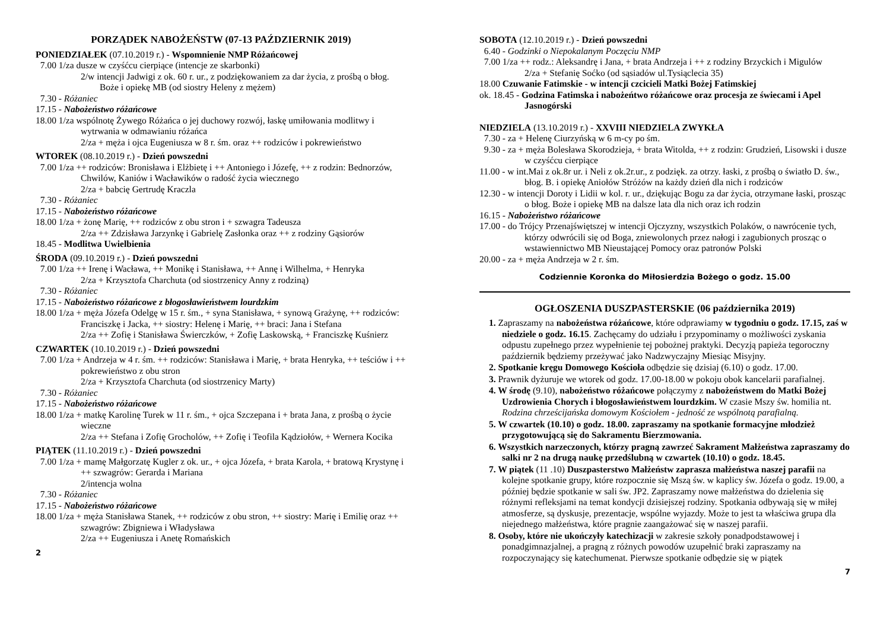PORZĄDEK NABOŻEŃSTW (07-13 PAŹDZIERNIK 2019)
PONIEDZIAŁEK (07.10.2019 r.) - Wspomnienie NMP Różańcowej
7.00 1/za dusze w czyśćcu cierpiące (intencje ze skarbonki)
2/w intencji Jadwigi z ok. 60 r. ur., z podziękowaniem za dar życia, z prośbą o błog. Boże i opiekę MB (od siostry Heleny z mężem)
7.30 - Różaniec
17.15 - Nabożeństwo różańcowe
18.00 1/za wspólnotę Żywego Różańca o jej duchowy rozwój, łaskę umiłowania modlitwy i wytrwania w odmawianiu różańca
2/za + męża i ojca Eugeniusza w 8 r. śm. oraz ++ rodziców i pokrewieństwo
WTOREK (08.10.2019 r.) - Dzień powszedni
7.00 1/za ++ rodziców: Bronisława i Elżbietę i ++ Antoniego i Józefę, ++ z rodzin: Bednorzów, Chwilów, Kaniów i Wacławików o radość życia wiecznego
2/za + babcię Gertrudę Kraczla
7.30 - Różaniec
17.15 - Nabożeństwo różańcowe
18.00 1/za + żonę Marię, ++ rodziców z obu stron i + szwagra Tadeusza
2/za ++ Zdzisława Jarzynkę i Gabrielę Zasłonka oraz ++ z rodziny Gąsiorów
18.45 - Modlitwa Uwielbienia
ŚRODA (09.10.2019 r.) - Dzień powszedni
7.00 1/za ++ Irenę i Wacława, ++ Monikę i Stanisława, ++ Annę i Wilhelma, + Henryka
2/za + Krzysztofa Charchuta (od siostrzenicy Anny z rodziną)
7.30 - Różaniec
17.15 - Nabożeństwo różańcowe z błogosławieństwem lourdzkim
18.00 1/za + męża Józefa Odelgę w 15 r. śm., + syna Stanisława, + synową Grażynę, ++ rodziców: Franciszkę i Jacka, ++ siostry: Helenę i Marię, ++ braci: Jana i Stefana
2/za ++ Zofię i Stanisława Świerczków, + Zofię Laskowską, + Franciszkę Kuśnierz
CZWARTEK (10.10.2019 r.) - Dzień powszedni
7.00 1/za + Andrzeja w 4 r. śm. ++ rodziców: Stanisława i Marię, + brata Henryka, ++ teściów i ++ pokrewieństwo z obu stron
2/za + Krzysztofa Charchuta (od siostrzenicy Marty)
7.30 - Różaniec
17.15 - Nabożeństwo różańcowe
18.00 1/za + matkę Karolinę Turek w 11 r. śm., + ojca Szczepana i + brata Jana, z prośbą o życie wieczne
2/za ++ Stefana i Zofię Grocholów, ++ Zofię i Teofila Kądziołów, + Wernera Kocika
PIĄTEK (11.10.2019 r.) - Dzień powszedni
7.00 1/za + mamę Małgorzatę Kugler z ok. ur., + ojca Józefa, + brata Karola, + bratową Krystynę i ++ szwagrów: Gerarda i Mariana
2/intencja wolna
7.30 - Różaniec
17.15 - Nabożeństwo różańcowe
18.00 1/za + męża Stanisława Stanek, ++ rodziców z obu stron, ++ siostry: Marię i Emilię oraz ++ szwagrów: Zbigniewa i Władysława
2/za ++ Eugeniusza i Anetę Romańskich
2
SOBOTA (12.10.2019 r.) - Dzień powszedni
6.40 - Godzinki o Niepokalanym Poczęciu NMP
7.00 1/za ++ rodz.: Aleksandrę i Jana, + brata Andrzeja i ++ z rodziny Brzyckich i Migulów
2/za + Stefanię Soćko (od sąsiadów ul.Tysiąclecia 35)
18.00 Czuwanie Fatimskie - w intencji czcicieli Matki Bożej Fatimskiej
ok. 18.45 - Godzina Fatimska i nabożeńtwo różańcowe oraz procesja ze świecami i Apel Jasnogórski
NIEDZIELA (13.10.2019 r.) - XXVIII NIEDZIELA ZWYKŁA
7.30 - za + Helenę Ciurzyńską w 6 m-cy po śm.
9.30 - za + męża Bolesława Skorodzieja, + brata Witolda, ++ z rodzin: Grudzień, Lisowski i dusze w czyśćcu cierpiące
11.00 - w int.Mai z ok.8r ur. i Neli z ok.2r.ur., z podzięk. za otrzy. łaski, z prośbą o światło D. św., błog. B. i opiekę Aniołów Stróżów na każdy dzień dla nich i rodziców
12.30 - w intencji Doroty i Lidii w kol. r. ur., dziękując Bogu za dar życia, otrzymane łaski, prosząc o błog. Boże i opiekę MB na dalsze lata dla nich oraz ich rodzin
16.15 - Nabożeństwo różańcowe
17.00 - do Trójcy Przenajświętszej w intencji Ojczyzny, wszystkich Polaków, o nawrócenie tych, którzy odwrócili się od Boga, zniewolonych przez nałogi i zagubionych prosząc o wstawiennictwo MB Nieustającej Pomocy oraz patronów Polski
20.00 - za + męża Andrzeja w 2 r. śm.
Codziennie Koronka do Miłosierdzia Bożego o godz. 15.00
OGŁOSZENIA DUSZPASTERSKIE (06 października 2019)
1. Zapraszamy na nabożeństwa różańcowe, które odprawiamy w tygodniu o godz. 17.15, zaś w niedziele o godz. 16.15. Zachęcamy do udziału i przypominamy o możliwości zyskania odpustu zupełnego przez wypełnienie tej pobożnej praktyki. Decyzją papieża tegoroczny październik będziemy przeżywać jako Nadzwyczajny Miesiąc Misyjny.
2. Spotkanie kręgu Domowego Kościoła odbędzie się dzisiaj (6.10) o godz. 17.00.
3. Prawnik dyżuruje we wtorek od godz. 17.00-18.00 w pokoju obok kancelarii parafialnej.
4. W środę (9.10), nabożeństwo różańcowe połączymy z nabożeństwem do Matki Bożej Uzdrowienia Chorych i błogosławieństwem lourdzkim. W czasie Mszy św. homilia nt. Rodzina chrześcijańska domowym Kościołem - jedność ze wspólnotą parafialną.
5. W czwartek (10.10) o godz. 18.00. zapraszamy na spotkanie formacyjne młodzież przygotowującą się do Sakramentu Bierzmowania.
6. Wszystkich narzeczonych, którzy pragną zawrzeć Sakrament Małżeństwa zapraszamy do salki nr 2 na drugą naukę przedślubną w czwartek (10.10) o godz. 18.45.
7. W piątek (11 .10) Duszpasterstwo Małżeństw zaprasza małżeństwa naszej parafii na kolejne spotkanie grupy, które rozpocznie się Mszą św. w kaplicy św. Józefa o godz. 19.00, a później będzie spotkanie w sali św. JP2. Zapraszamy nowe małżeństwa do dzielenia się różnymi refleksjami na temat kondycji dzisiejszej rodziny. Spotkania odbywają się w miłej atmosferze, są dyskusje, prezentacje, wspólne wyjazdy. Może to jest ta właściwa grupa dla niejednego małżeństwa, które pragnie zaangażować się w naszej parafii.
8. Osoby, które nie ukończyły katechizacji w zakresie szkoły ponadpodstawowej i ponadgimnazjalnej, a pragną z różnych powodów uzupełnić braki zapraszamy na rozpoczynający się katechumenat. Pierwsze spotkanie odbędzie się w piątek
7